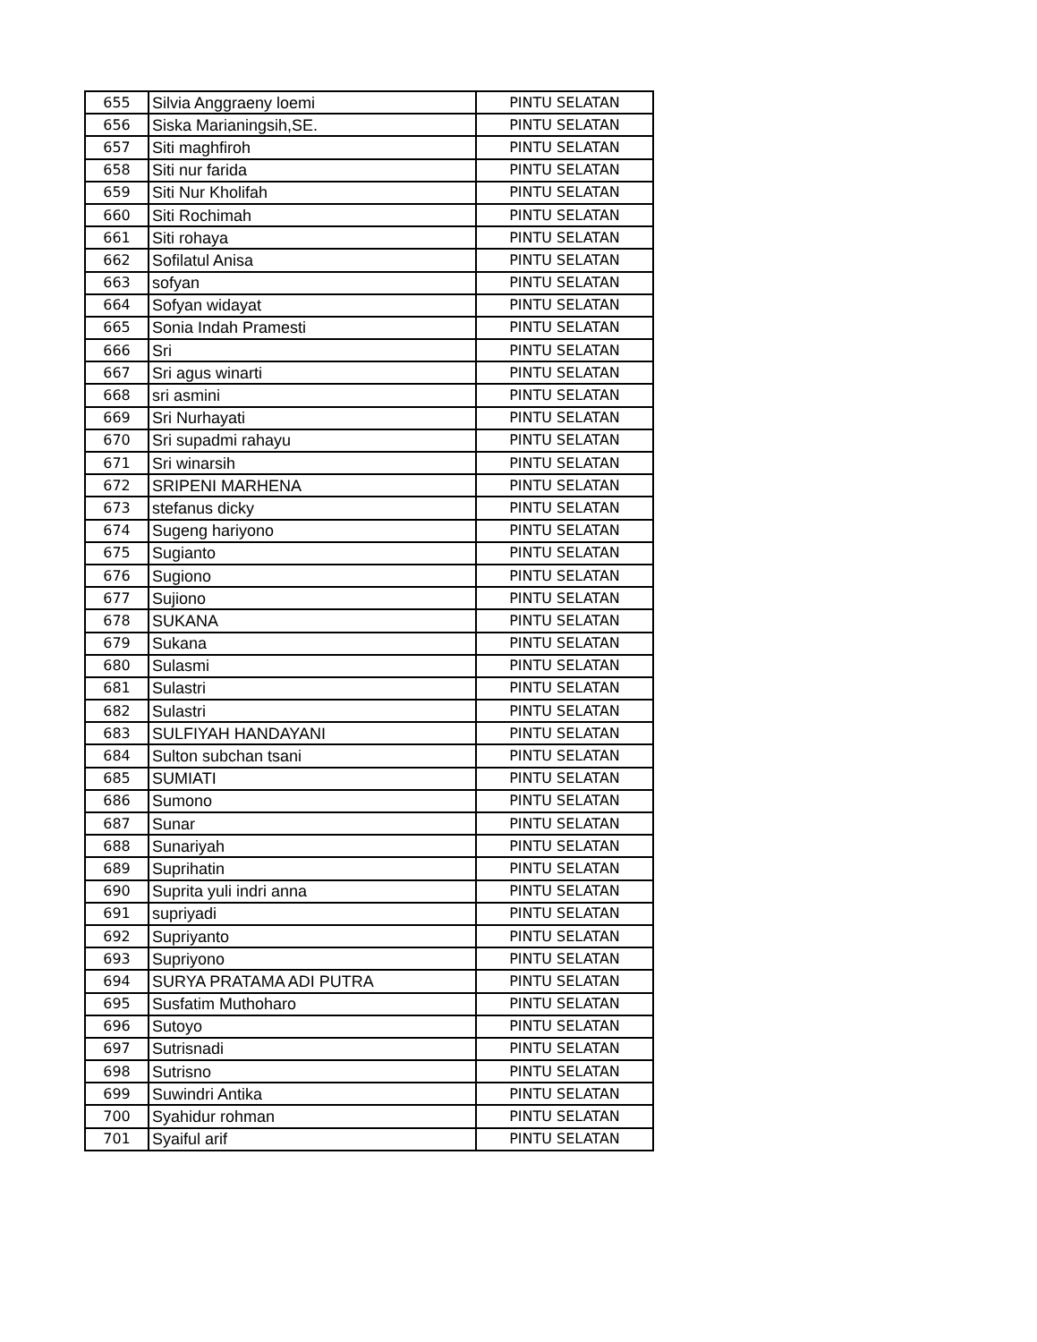| 655 | Silvia Anggraeny loemi | PINTU SELATAN |
| 656 | Siska Marianingsih,SE. | PINTU SELATAN |
| 657 | Siti maghfiroh | PINTU SELATAN |
| 658 | Siti nur farida | PINTU SELATAN |
| 659 | Siti Nur Kholifah | PINTU SELATAN |
| 660 | Siti Rochimah | PINTU SELATAN |
| 661 | Siti rohaya | PINTU SELATAN |
| 662 | Sofilatul Anisa | PINTU SELATAN |
| 663 | sofyan | PINTU SELATAN |
| 664 | Sofyan widayat | PINTU SELATAN |
| 665 | Sonia Indah Pramesti | PINTU SELATAN |
| 666 | Sri | PINTU SELATAN |
| 667 | Sri agus winarti | PINTU SELATAN |
| 668 | sri asmini | PINTU SELATAN |
| 669 | Sri Nurhayati | PINTU SELATAN |
| 670 | Sri supadmi rahayu | PINTU SELATAN |
| 671 | Sri winarsih | PINTU SELATAN |
| 672 | SRIPENI MARHENA | PINTU SELATAN |
| 673 | stefanus dicky | PINTU SELATAN |
| 674 | Sugeng hariyono | PINTU SELATAN |
| 675 | Sugianto | PINTU SELATAN |
| 676 | Sugiono | PINTU SELATAN |
| 677 | Sujiono | PINTU SELATAN |
| 678 | SUKANA | PINTU SELATAN |
| 679 | Sukana | PINTU SELATAN |
| 680 | Sulasmi | PINTU SELATAN |
| 681 | Sulastri | PINTU SELATAN |
| 682 | Sulastri | PINTU SELATAN |
| 683 | SULFIYAH HANDAYANI | PINTU SELATAN |
| 684 | Sulton subchan tsani | PINTU SELATAN |
| 685 | SUMIATI | PINTU SELATAN |
| 686 | Sumono | PINTU SELATAN |
| 687 | Sunar | PINTU SELATAN |
| 688 | Sunariyah | PINTU SELATAN |
| 689 | Suprihatin | PINTU SELATAN |
| 690 | Suprita yuli indri anna | PINTU SELATAN |
| 691 | supriyadi | PINTU SELATAN |
| 692 | Supriyanto | PINTU SELATAN |
| 693 | Supriyono | PINTU SELATAN |
| 694 | SURYA PRATAMA ADI PUTRA | PINTU SELATAN |
| 695 | Susfatim Muthoharo | PINTU SELATAN |
| 696 | Sutoyo | PINTU SELATAN |
| 697 | Sutrisnadi | PINTU SELATAN |
| 698 | Sutrisno | PINTU SELATAN |
| 699 | Suwindri Antika | PINTU SELATAN |
| 700 | Syahidur rohman | PINTU SELATAN |
| 701 | Syaiful arif | PINTU SELATAN |